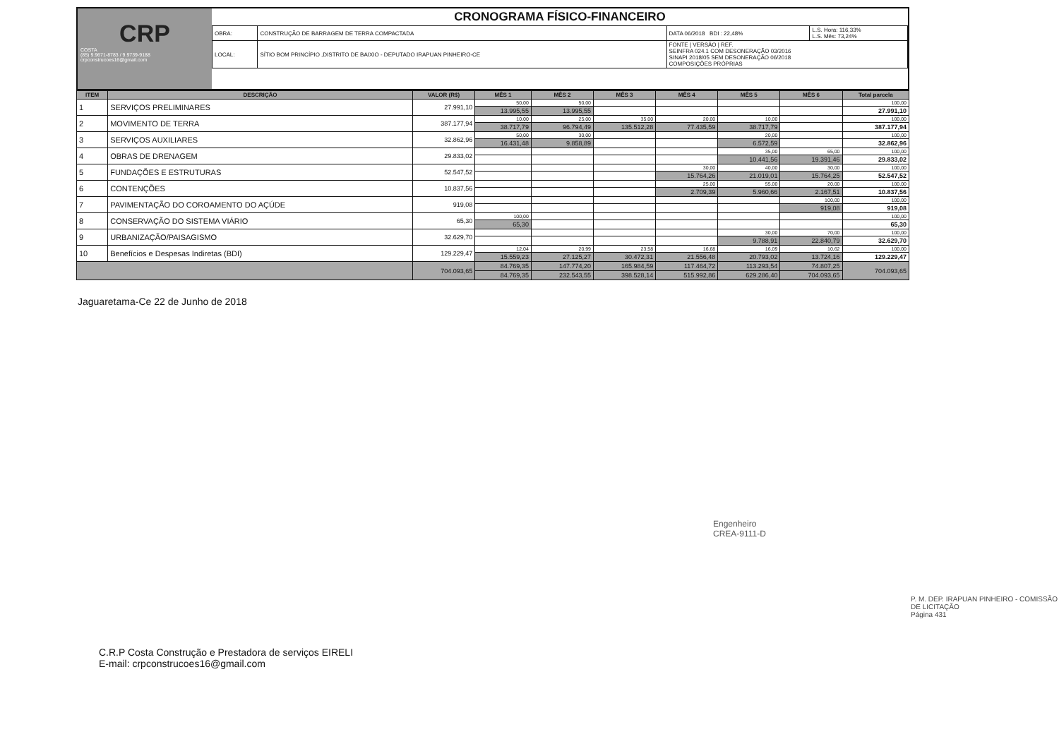CRP
COSTA
(85) 9.9671-8783 / 9.9739-9188
crpconstrucoes16@gmail.com
CRONOGRAMA FÍSICO-FINANCEIRO
| OBRA: | CONSTRUÇÃO DE BARRAGEM DE TERRA COMPACTADA | DATA 06/2018 BDI : 22,48% | L.S. Hora: 116,33% L.S. Mês: 73,24% |
| LOCAL: | SÍTIO BOM PRINCÍPIO ,DISTRITO DE BAIXIO - DEPUTADO IRAPUAN PINHEIRO-CE | FONTE / VERSÃO / REF. SEINFRA 024.1 COM DESONERAÇÃO 03/2016 SINAPI 2018/05 SEM DESONERAÇÃO 06/2018 COMPOSIÇÕES PRÓPRIAS | |
| ITEM | DESCRIÇÃO | VALOR (R$) | MÊS 1 | MÊS 2 | MÊS 3 | MÊS 4 | MÊS 5 | MÊS 6 | Total parcela |
| --- | --- | --- | --- | --- | --- | --- | --- | --- | --- |
| 1 | SERVIÇOS PRELIMINARES | 27.991,10 | 50,00 | 50,00 | | | | | 100,00 |
| | | | 13.995,55 | 13.995,55 | | | | | 27.991,10 |
| 2 | MOVIMENTO DE TERRA | 387.177,94 | 10,00 | 25,00 | 35,00 | 20,00 | 10,00 | | 100,00 |
| | | | 38.717,79 | 96.794,49 | 135.512,28 | 77.435,59 | 38.717,79 | | 387.177,94 |
| 3 | SERVIÇOS AUXILIARES | 32.862,96 | 50,00 | 30,00 | | | 20,00 | | 100,00 |
| | | | 16.431,48 | 9.858,89 | | | 6.572,59 | | 32.862,96 |
| 4 | OBRAS DE DRENAGEM | 29.833,02 | | | | | 35,00 | 65,00 | 100,00 |
| | | | | | | | 10.441,56 | 19.391,46 | 29.833,02 |
| 5 | FUNDAÇÕES E ESTRUTURAS | 52.547,52 | | | | 30,00 | 40,00 | 30,00 | 100,00 |
| | | | | | | 15.764,26 | 21.019,01 | 15.764,25 | 52.547,52 |
| 6 | CONTENÇÕES | 10.837,56 | | | | 25,00 | 55,00 | 20,00 | 100,00 |
| | | | | | | 2.709,39 | 5.960,66 | 2.167,51 | 10.837,56 |
| 7 | PAVIMENTAÇÃO DO COROAMENTO DO AÇÚDE | 919,08 | | | | | | 100,00 | 100,00 |
| | | | | | | | | 919,08 | 919,08 |
| 8 | CONSERVAÇÃO DO SISTEMA VIÁRIO | 65,30 | 100,00 | | | | | | 100,00 |
| | | | 65,30 | | | | | | 65,30 |
| 9 | URBANIZAÇÃO/PAISAGISMO | 32.629,70 | | | | | 30,00 | 70,00 | 100,00 |
| | | | | | | | 9.788,91 | 22.840,79 | 32.629,70 |
| 10 | Benefícios e Despesas Indiretas (BDI) | 129.229,47 | 12,04 | 20,99 | 23,58 | 16,68 | 16,09 | 10,62 | 100,00 |
| | | | 15.559,23 | 27.125,27 | 30.472,31 | 21.556,48 | 20.793,02 | 13.724,16 | 129.229,47 |
| | | 704.093,65 | 84.769,35 | 147.774,20 | 165.984,59 | 117.464,72 | 113.293,54 | 74.807,25 | 704.093,65 |
| | | | 84.769,35 | 232.543,55 | 398.528,14 | 515.992,86 | 629.286,40 | 704.093,65 | |
Jaguaretama-Ce 22 de Junho de 2018
Engenheiro
CREA-9111-D
P. M. DEP. IRAPUAN PINHEIRO - COMISSÃO DE LICITAÇÃO
Página 431
C.R.P Costa Construção e Prestadora de serviços EIRELI
E-mail: crpconstrucoes16@gmail.com